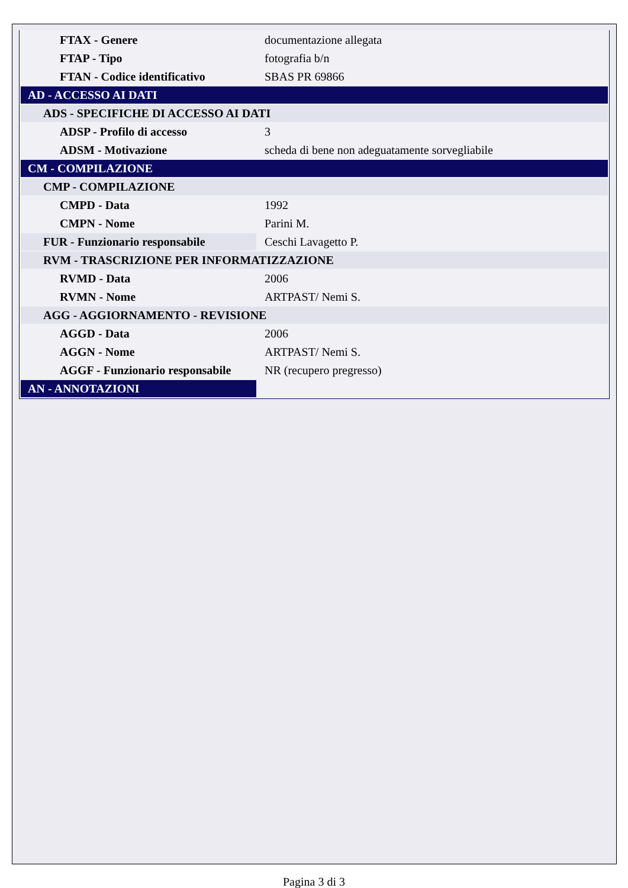| FTAX - Genere | documentazione allegata |
| FTAP - Tipo | fotografia b/n |
| FTAN - Codice identificativo | SBAS PR 69866 |
| AD - ACCESSO AI DATI | |
| ADS - SPECIFICHE DI ACCESSO AI DATI | |
| ADSP - Profilo di accesso | 3 |
| ADSM - Motivazione | scheda di bene non adeguatamente sorvegliabile |
| CM - COMPILAZIONE | |
| CMP - COMPILAZIONE | |
| CMPD - Data | 1992 |
| CMPN - Nome | Parini M. |
| FUR - Funzionario responsabile | Ceschi Lavagetto P. |
| RVM - TRASCRIZIONE PER INFORMATIZZAZIONE | |
| RVMD - Data | 2006 |
| RVMN - Nome | ARTPAST/ Nemi S. |
| AGG - AGGIORNAMENTO - REVISIONE | |
| AGGD - Data | 2006 |
| AGGN - Nome | ARTPAST/ Nemi S. |
| AGGF - Funzionario responsabile | NR (recupero pregresso) |
| AN - ANNOTAZIONI | |
Pagina 3 di 3